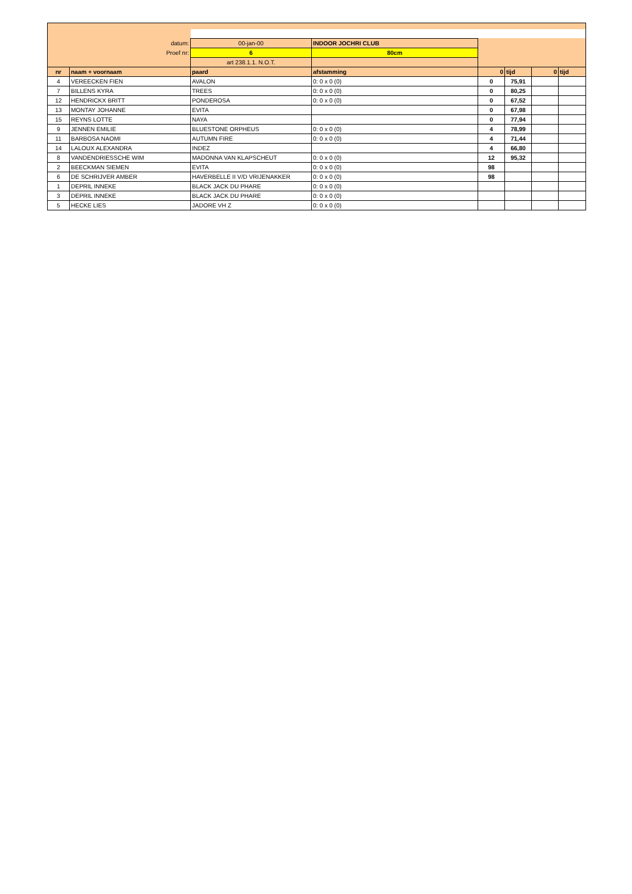| datum: | | 00-jan-00 | INDOOR JOCHRI CLUB | | | | |
| Proef nr: | | 6 | 80cm | | | | |
| | | art 238.1.1. N.O.T. | | | | | |
| nr | naam + voornaam | paard | afstamming | 0 | tijd | 0 | tijd |
| 4 | VEREECKEN FIEN | AVALON | 0: 0 x 0 (0) | 0 | 75,91 | | |
| 7 | BILLENS KYRA | TREES | 0: 0 x 0 (0) | 0 | 80,25 | | |
| 12 | HENDRICKX BRITT | PONDEROSA | 0: 0 x 0 (0) | 0 | 67,52 | | |
| 13 | MONTAY JOHANNE | EVITA | | 0 | 67,98 | | |
| 15 | REYNS LOTTE | NAYA | | 0 | 77,94 | | |
| 9 | JENNEN EMILIE | BLUESTONE ORPHEUS | 0: 0 x 0 (0) | 4 | 78,99 | | |
| 11 | BARBOSA NAOMI | AUTUMN FIRE | 0: 0 x 0 (0) | 4 | 71,44 | | |
| 14 | LALOUX ALEXANDRA | INDEZ | | 4 | 66,80 | | |
| 8 | VANDENDRIESSCHE WIM | MADONNA VAN KLAPSCHEUT | 0: 0 x 0 (0) | 12 | 95,32 | | |
| 2 | BEECKMAN SIEMEN | EVITA | 0: 0 x 0 (0) | 98 | | | |
| 6 | DE SCHRIJVER AMBER | HAVERBELLE II V/D VRIJENAKKER | 0: 0 x 0 (0) | 98 | | | |
| 1 | DEPRIL INNEKE | BLACK JACK DU PHARE | 0: 0 x 0 (0) | | | | |
| 3 | DEPRIL INNEKE | BLACK JACK DU PHARE | 0: 0 x 0 (0) | | | | |
| 5 | HECKE LIES | JADORE VH Z | 0: 0 x 0 (0) | | | | |